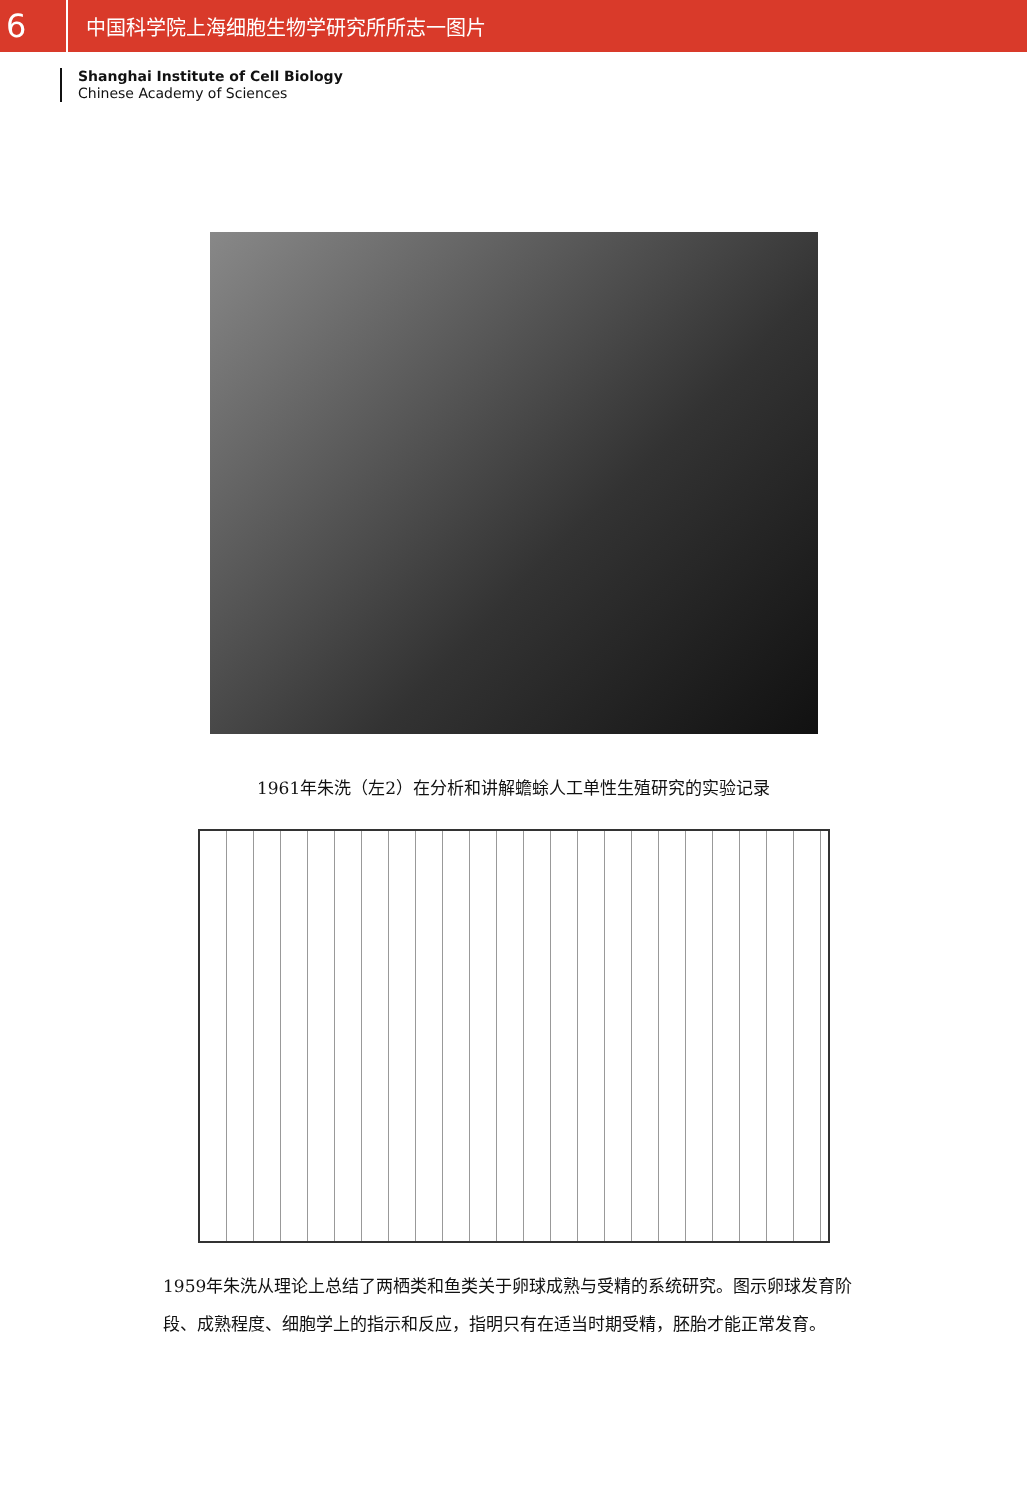6
中国科学院上海细胞生物学研究所所志一图片
Shanghai Institute of Cell Biology
Chinese Academy of Sciences
1961年朱洗（左2）在分析和讲解蟾蜍人工单性生殖研究的实验记录
1959年朱洗从理论上总结了两栖类和鱼类关于卵球成熟与受精的系统研究。图示卵球发育阶段、成熟程度、细胞学上的指示和反应，指明只有在适当时期受精，胚胎才能正常发育。